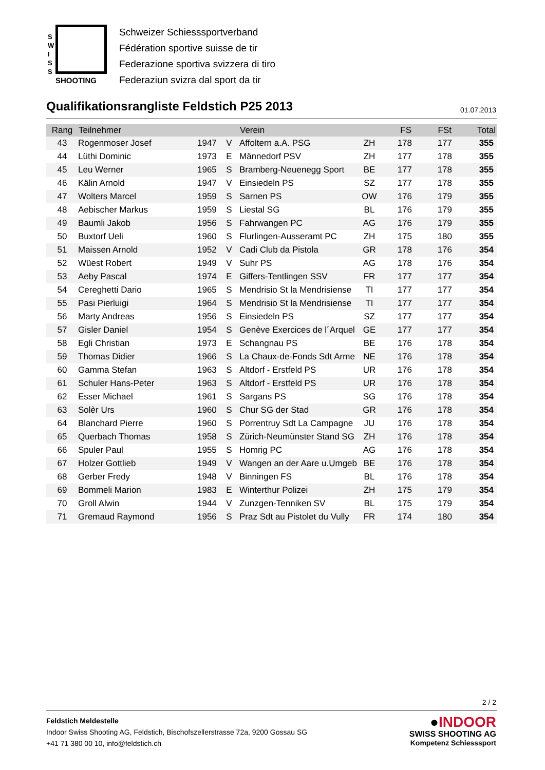S
W
I
S
S
SHOOTING
Schweizer Schiesssportverband
Fédération sportive suisse de tir
Federazione sportiva svizzera di tiro
Federaziun svizra dal sport da tir
Qualifikationsrangliste Feldstich P25 2013
01.07.2013
| Rang | Teilnehmer | | | Verein | | FS | FSt | Total |
| --- | --- | --- | --- | --- | --- | --- | --- | --- |
| 43 | Rogenmoser Josef | 1947 | V | Affoltern a.A. PSG | ZH | 178 | 177 | 355 |
| 44 | Lüthi Dominic | 1973 | E | Männedorf PSV | ZH | 177 | 178 | 355 |
| 45 | Leu Werner | 1965 | S | Bramberg-Neuenegg Sport | BE | 177 | 178 | 355 |
| 46 | Kälin Arnold | 1947 | V | Einsiedeln PS | SZ | 177 | 178 | 355 |
| 47 | Wolters Marcel | 1959 | S | Sarnen PS | OW | 176 | 179 | 355 |
| 48 | Aebischer Markus | 1959 | S | Liestal SG | BL | 176 | 179 | 355 |
| 49 | Baumli Jakob | 1956 | S | Fahrwangen PC | AG | 176 | 179 | 355 |
| 50 | Buxtorf Ueli | 1960 | S | Flurlingen-Ausseramt PC | ZH | 175 | 180 | 355 |
| 51 | Maissen Arnold | 1952 | V | Cadi Club da Pistola | GR | 178 | 176 | 354 |
| 52 | Wüest Robert | 1949 | V | Suhr PS | AG | 178 | 176 | 354 |
| 53 | Aeby Pascal | 1974 | E | Giffers-Tentlingen SSV | FR | 177 | 177 | 354 |
| 54 | Cereghetti Dario | 1965 | S | Mendrisio St la Mendrisiense | TI | 177 | 177 | 354 |
| 55 | Pasi Pierluigi | 1964 | S | Mendrisio St la Mendrisiense | TI | 177 | 177 | 354 |
| 56 | Marty Andreas | 1956 | S | Einsiedeln PS | SZ | 177 | 177 | 354 |
| 57 | Gisler Daniel | 1954 | S | Genève Exercices de l´Arquel | GE | 177 | 177 | 354 |
| 58 | Egli Christian | 1973 | E | Schangnau PS | BE | 176 | 178 | 354 |
| 59 | Thomas Didier | 1966 | S | La Chaux-de-Fonds Sdt Arme | NE | 176 | 178 | 354 |
| 60 | Gamma Stefan | 1963 | S | Altdorf - Erstfeld PS | UR | 176 | 178 | 354 |
| 61 | Schuler Hans-Peter | 1963 | S | Altdorf - Erstfeld PS | UR | 176 | 178 | 354 |
| 62 | Esser Michael | 1961 | S | Sargans PS | SG | 176 | 178 | 354 |
| 63 | Solèr Urs | 1960 | S | Chur SG der Stad | GR | 176 | 178 | 354 |
| 64 | Blanchard Pierre | 1960 | S | Porrentruy Sdt La Campagne | JU | 176 | 178 | 354 |
| 65 | Querbach Thomas | 1958 | S | Zürich-Neumünster Stand SG | ZH | 176 | 178 | 354 |
| 66 | Spuler Paul | 1955 | S | Homrig PC | AG | 176 | 178 | 354 |
| 67 | Holzer Gottlieb | 1949 | V | Wangen an der Aare u.Umgeb | BE | 176 | 178 | 354 |
| 68 | Gerber Fredy | 1948 | V | Binningen FS | BL | 176 | 178 | 354 |
| 69 | Bommeli Marion | 1983 | E | Winterthur Polizei | ZH | 175 | 179 | 354 |
| 70 | Groll Alwin | 1944 | V | Zunzgen-Tenniken SV | BL | 175 | 179 | 354 |
| 71 | Gremaud Raymond | 1956 | S | Praz Sdt au Pistolet du Vully | FR | 174 | 180 | 354 |
2 / 2
Feldstich Meldestelle
Indoor Swiss Shooting AG, Feldstich, Bischofszellerstrasse 72a, 9200 Gossau SG
+41 71 380 00 10, info@feldstich.ch
●INDOOR
SWISS SHOOTING AG
Kompetenz Schiesssport